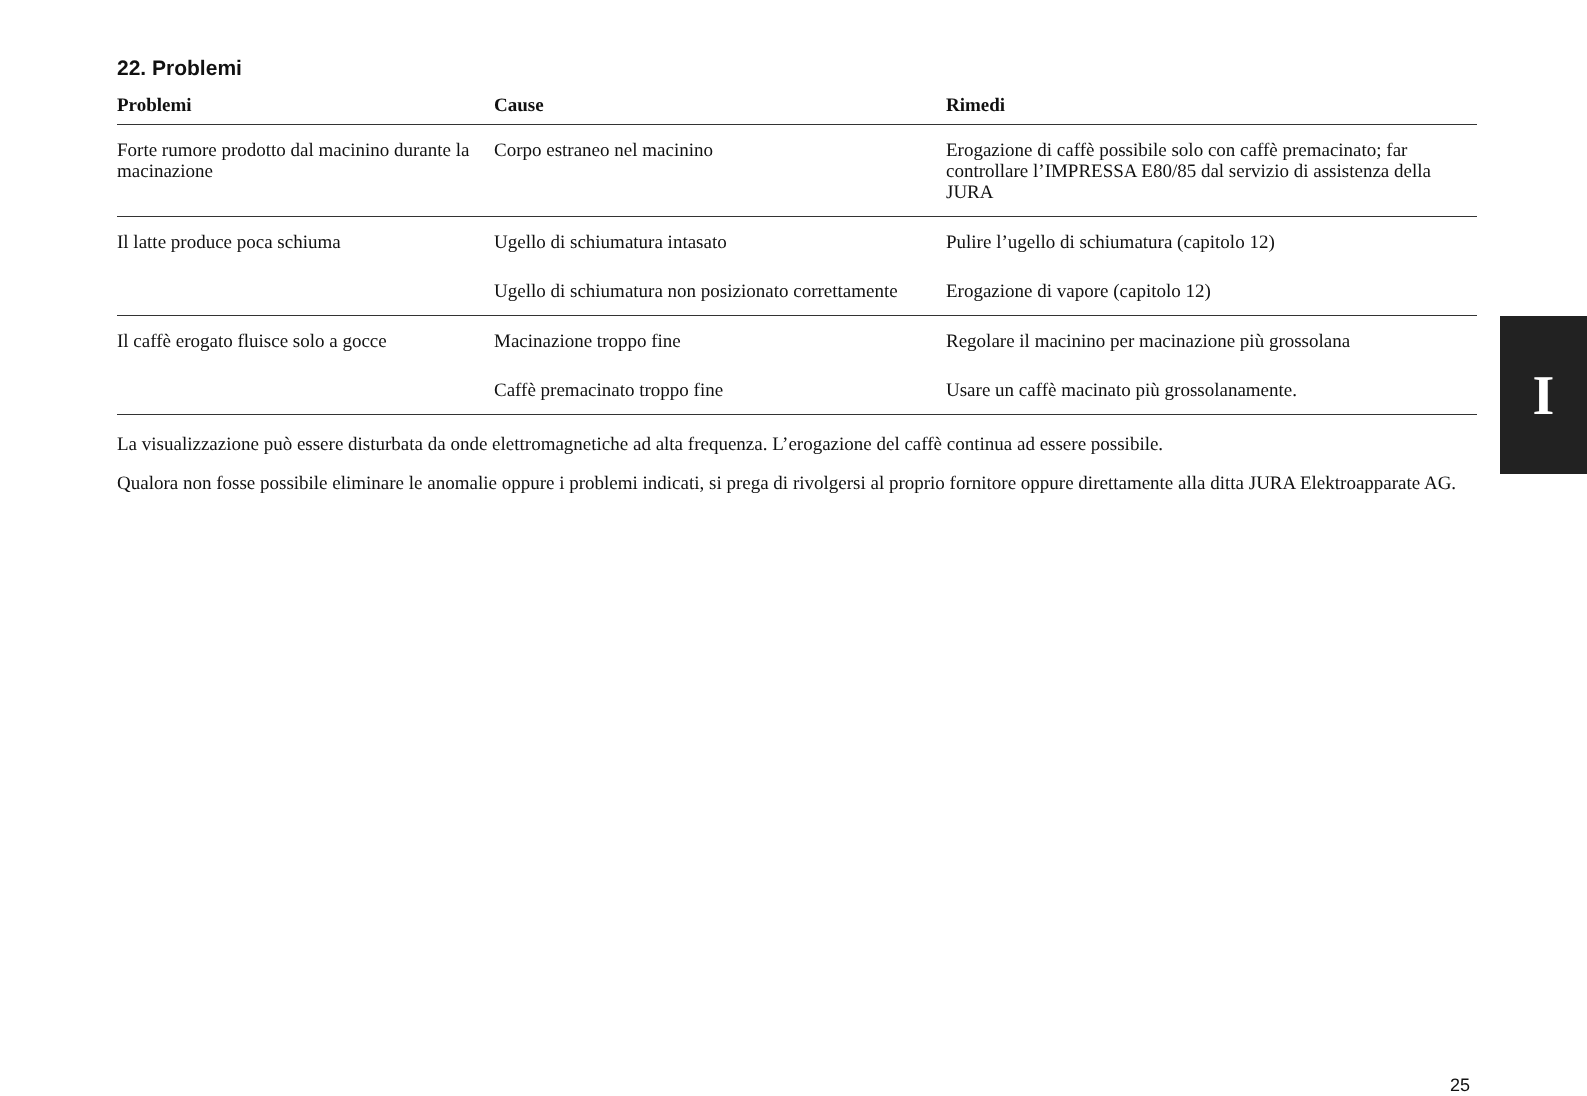22. Problemi
| Problemi | Cause | Rimedi |
| --- | --- | --- |
| Forte rumore prodotto dal macinino durante la macinazione | Corpo estraneo nel macinino | Erogazione di caffè possibile solo con caffè premacinato; far controllare l’IMPRESSA E80/85 dal servizio di assistenza della JURA |
| Il latte produce poca schiuma | Ugello di schiumatura intasato | Pulire l’ugello di schiumatura (capitolo 12) |
| | Ugello di schiumatura non posizionato correttamente | Erogazione di vapore (capitolo 12) |
| Il caffè erogato fluisce solo a gocce | Macinazione troppo fine | Regolare il macinino per macinazione più grossolana |
| | Caffè premacinato troppo fine | Usare un caffè macinato più grossolanamente. |
La visualizzazione può essere disturbata da onde elettromagnetiche ad alta frequenza. L’erogazione del caffè continua ad essere possibile.
Qualora non fosse possibile eliminare le anomalie oppure i problemi indicati, si prega di rivolgersi al proprio fornitore oppure direttamente alla ditta JURA Elektroapparate AG.
I
25